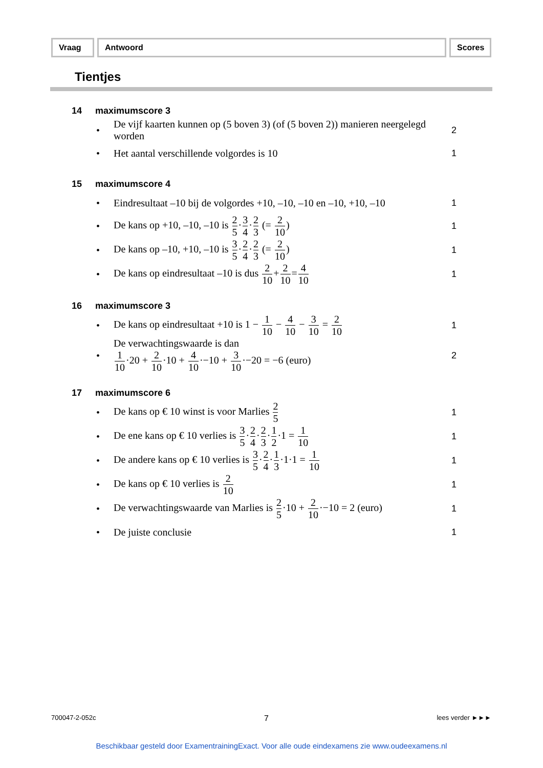Vraag Antwoord Scores
Tientjes
14 maximumscore 3
• De vijf kaarten kunnen op (5 boven 3) (of (5 boven 2)) manieren neergelegd worden 2
• Het aantal verschillende volgordes is 10 1
15 maximumscore 4
• Eindresultaat –10 bij de volgordes +10, –10, –10 en –10, +10, –10 1
• De kans op +10, –10, –10 is 2 5·3 4·2 3 (= 2 10) 1
• De kans op –10, +10, –10 is 3 5·2 4·2 3 (= 2 10) 1
• De kans op eindresultaat –10 is dus 2 10+2 10=4 10 1
16 maximumscore 3
• De kans op eindresultaat +10 is 1 − 1 10 − 4 10 − 3 10 = 2 10 1
• De verwachtingswaarde is dan
1 10·20 + 2 10·10 + 4 10·−10 + 3 10·−20 = −6 (euro) 2
17 maximumscore 6
• De kans op € 10 winst is voor Marlies 2 5 1
• De ene kans op € 10 verlies is 3 5·2 4·2 3·1 2·1 = 1 10 1
• De andere kans op € 10 verlies is 3 5·2 4·1 3·1·1 = 1 10 1
• De kans op € 10 verlies is 2 10 1
• De verwachtingswaarde van Marlies is 2 5·10 + 2 10·−10 = 2 (euro) 1
• De juiste conclusie 1
700047-2-052c 7 lees verder ►►►
Beschikbaar gesteld door ExamentrainingExact. Voor alle oude eindexamens zie www.oudeexamens.nl